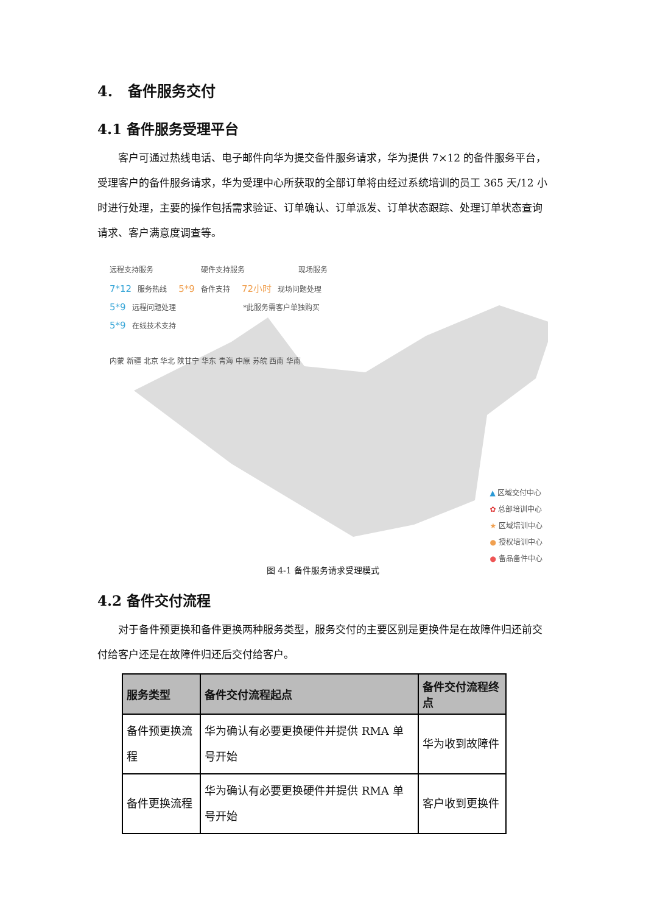4. 备件服务交付
4.1 备件服务受理平台
客户可通过热线电话、电子邮件向华为提交备件服务请求，华为提供 7×12 的备件服务平台，受理客户的备件服务请求，华为受理中心所获取的全部订单将由经过系统培训的员工 365 天/12 小时进行处理，主要的操作包括需求验证、订单确认、订单派发、订单状态跟踪、处理订单状态查询请求、客户满意度调查等。
远程支持服务 硬件支持服务 现场服务
7*12 服务热线 5*9 备件支持 72小时 现场问题处理
5*9 远程问题处理 *此服务需客户单独购买
5*9 在线技术支持
内蒙 新疆 北京 华北 陕甘宁 华东 青海 中原 苏皖 西南 华南
▲ 区域交付中心
✿ 总部培训中心
★ 区域培训中心
● 授权培训中心
● 备品备件中心
图 4-1 备件服务请求受理模式
4.2 备件交付流程
对于备件预更换和备件更换两种服务类型，服务交付的主要区别是更换件是在故障件归还前交付给客户还是在故障件归还后交付给客户。
| 服务类型 | 备件交付流程起点 | 备件交付流程终点 |
| --- | --- | --- |
| 备件预更换流程 | 华为确认有必要更换硬件并提供 RMA 单号开始 | 华为收到故障件 |
| 备件更换流程 | 华为确认有必要更换硬件并提供 RMA 单号开始 | 客户收到更换件 |